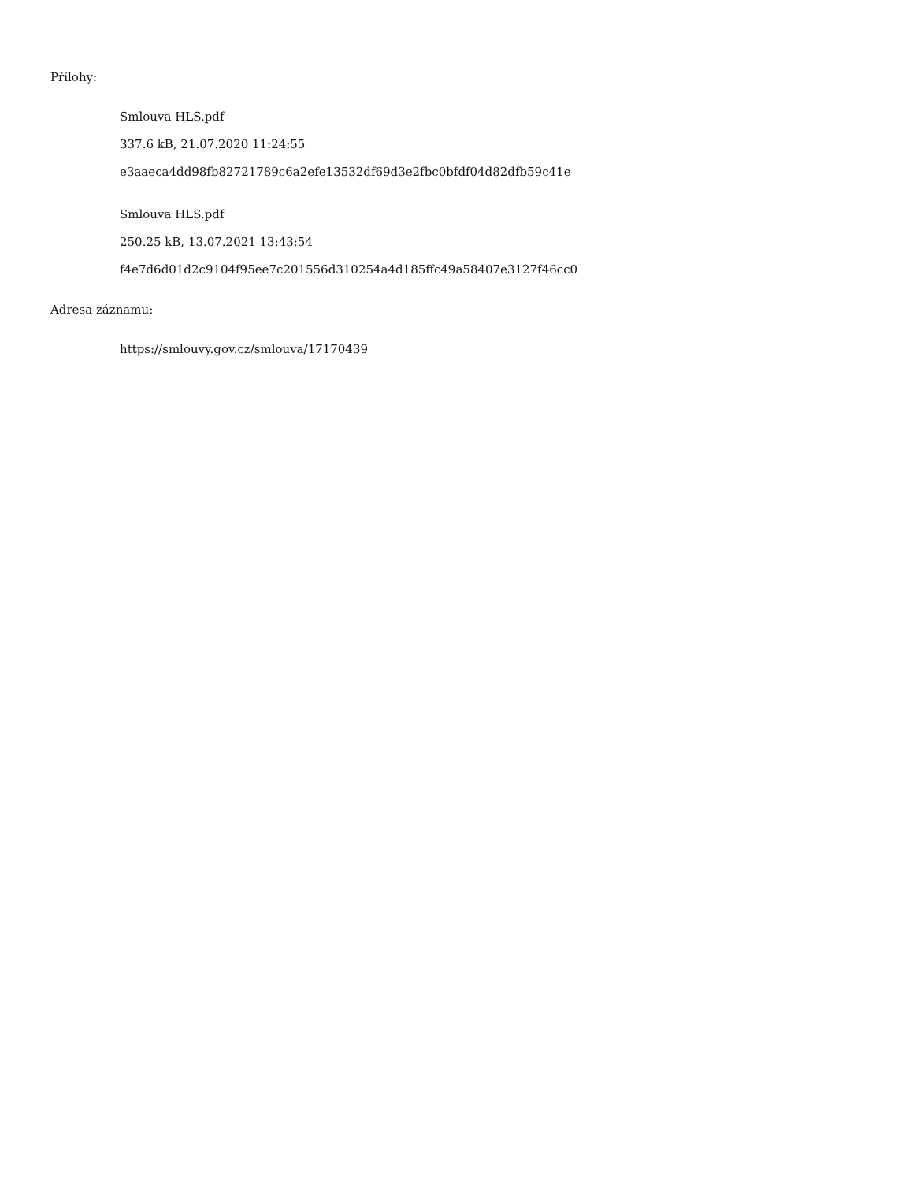Přílohy:
Smlouva HLS.pdf
337.6 kB, 21.07.2020 11:24:55
e3aaeca4dd98fb82721789c6a2efe13532df69d3e2fbc0bfdf04d82dfb59c41e
Smlouva HLS.pdf
250.25 kB, 13.07.2021 13:43:54
f4e7d6d01d2c9104f95ee7c201556d310254a4d185ffc49a58407e3127f46cc0
Adresa záznamu:
https://smlouvy.gov.cz/smlouva/17170439